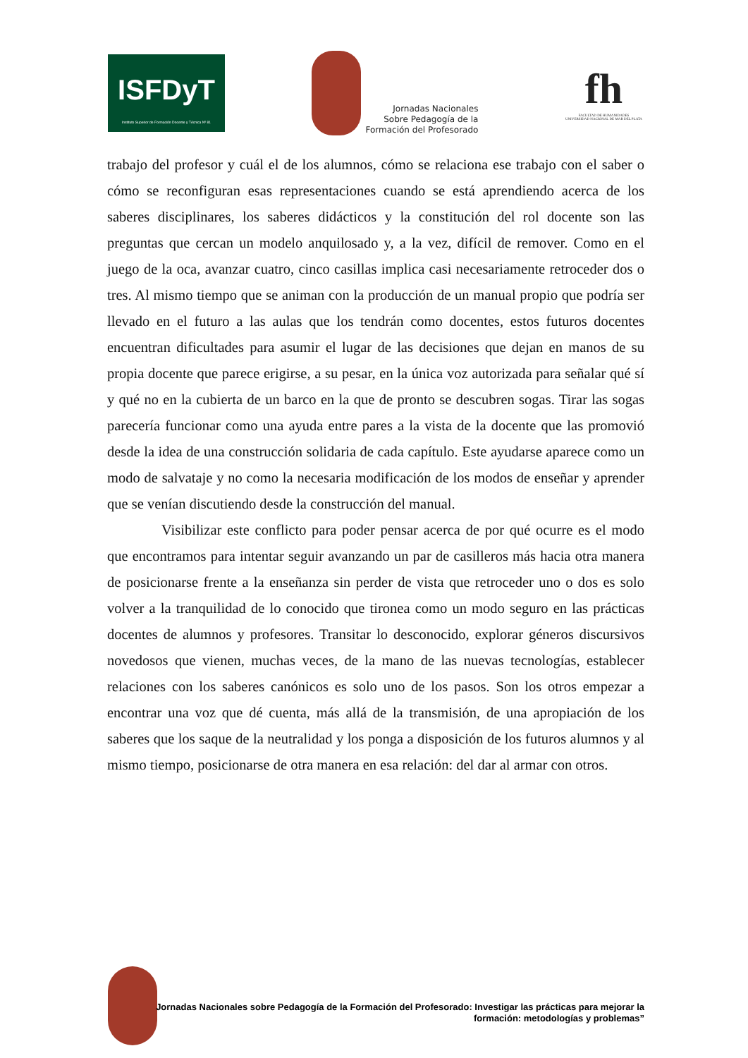ISFDyT
Instituto Superior de Formación Docente y Técnica Nº 81
Jornadas Nacionales
Sobre Pedagogía de la
Formación del Profesorado
fh
FACULTAD DE HUMANIDADES
UNIVERSIDAD NACIONAL DE MAR DEL PLATA
trabajo del profesor y cuál el de los alumnos, cómo se relaciona ese trabajo con el saber o cómo se reconfiguran esas representaciones cuando se está aprendiendo acerca de los saberes disciplinares, los saberes didácticos y la constitución del rol docente son las preguntas que cercan un modelo anquilosado y, a la vez, difícil de remover. Como en el juego de la oca, avanzar cuatro, cinco casillas implica casi necesariamente retroceder dos o tres. Al mismo tiempo que se animan con la producción de un manual propio que podría ser llevado en el futuro a las aulas que los tendrán como docentes, estos futuros docentes encuentran dificultades para asumir el lugar de las decisiones que dejan en manos de su propia docente que parece erigirse, a su pesar, en la única voz autorizada para señalar qué sí y qué no en la cubierta de un barco en la que de pronto se descubren sogas. Tirar las sogas parecería funcionar como una ayuda entre pares a la vista de la docente que las promovió desde la idea de una construcción solidaria de cada capítulo. Este ayudarse aparece como un modo de salvataje y no como la necesaria modificación de los modos de enseñar y aprender que se venían discutiendo desde la construcción del manual.
Visibilizar este conflicto para poder pensar acerca de por qué ocurre es el modo que encontramos para intentar seguir avanzando un par de casilleros más hacia otra manera de posicionarse frente a la enseñanza sin perder de vista que retroceder uno o dos es solo volver a la tranquilidad de lo conocido que tironea como un modo seguro en las prácticas docentes de alumnos y profesores. Transitar lo desconocido, explorar géneros discursivos novedosos que vienen, muchas veces, de la mano de las nuevas tecnologías, establecer relaciones con los saberes canónicos es solo uno de los pasos. Son los otros empezar a encontrar una voz que dé cuenta, más allá de la transmisión, de una apropiación de los saberes que los saque de la neutralidad y los ponga a disposición de los futuros alumnos y al mismo tiempo, posicionarse de otra manera en esa relación: del dar al armar con otros.
Jornadas Nacionales sobre Pedagogía de la Formación del Profesorado: Investigar las prácticas para mejorar la formación: metodologías y problemas”